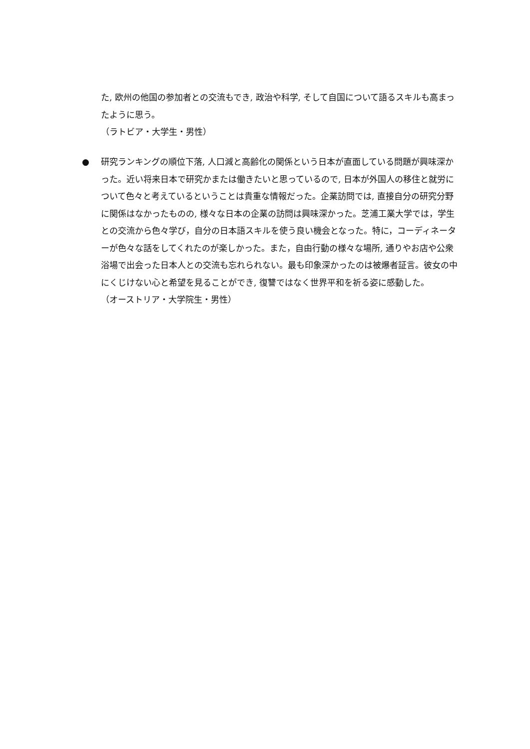た, 欧州の他国の参加者との交流もでき, 政治や科学, そして自国について語るスキルも高まったように思う。
（ラトビア・大学生・男性）
●
研究ランキングの順位下落, 人口減と高齢化の関係という日本が直面している問題が興味深かった。近い将来日本で研究かまたは働きたいと思っているので, 日本が外国人の移住と就労について色々と考えているということは貴重な情報だった。企業訪問では, 直接自分の研究分野に関係はなかったものの, 様々な日本の企業の訪問は興味深かった。芝浦工業大学では，学生との交流から色々学び，自分の日本語スキルを使う良い機会となった。特に，コーディネーターが色々な話をしてくれたのが楽しかった。また，自由行動の様々な場所, 通りやお店や公衆浴場で出会った日本人との交流も忘れられない。最も印象深かったのは被爆者証言。彼女の中にくじけない心と希望を見ることができ, 復讐ではなく世界平和を祈る姿に感動した。
（オーストリア・大学院生・男性）